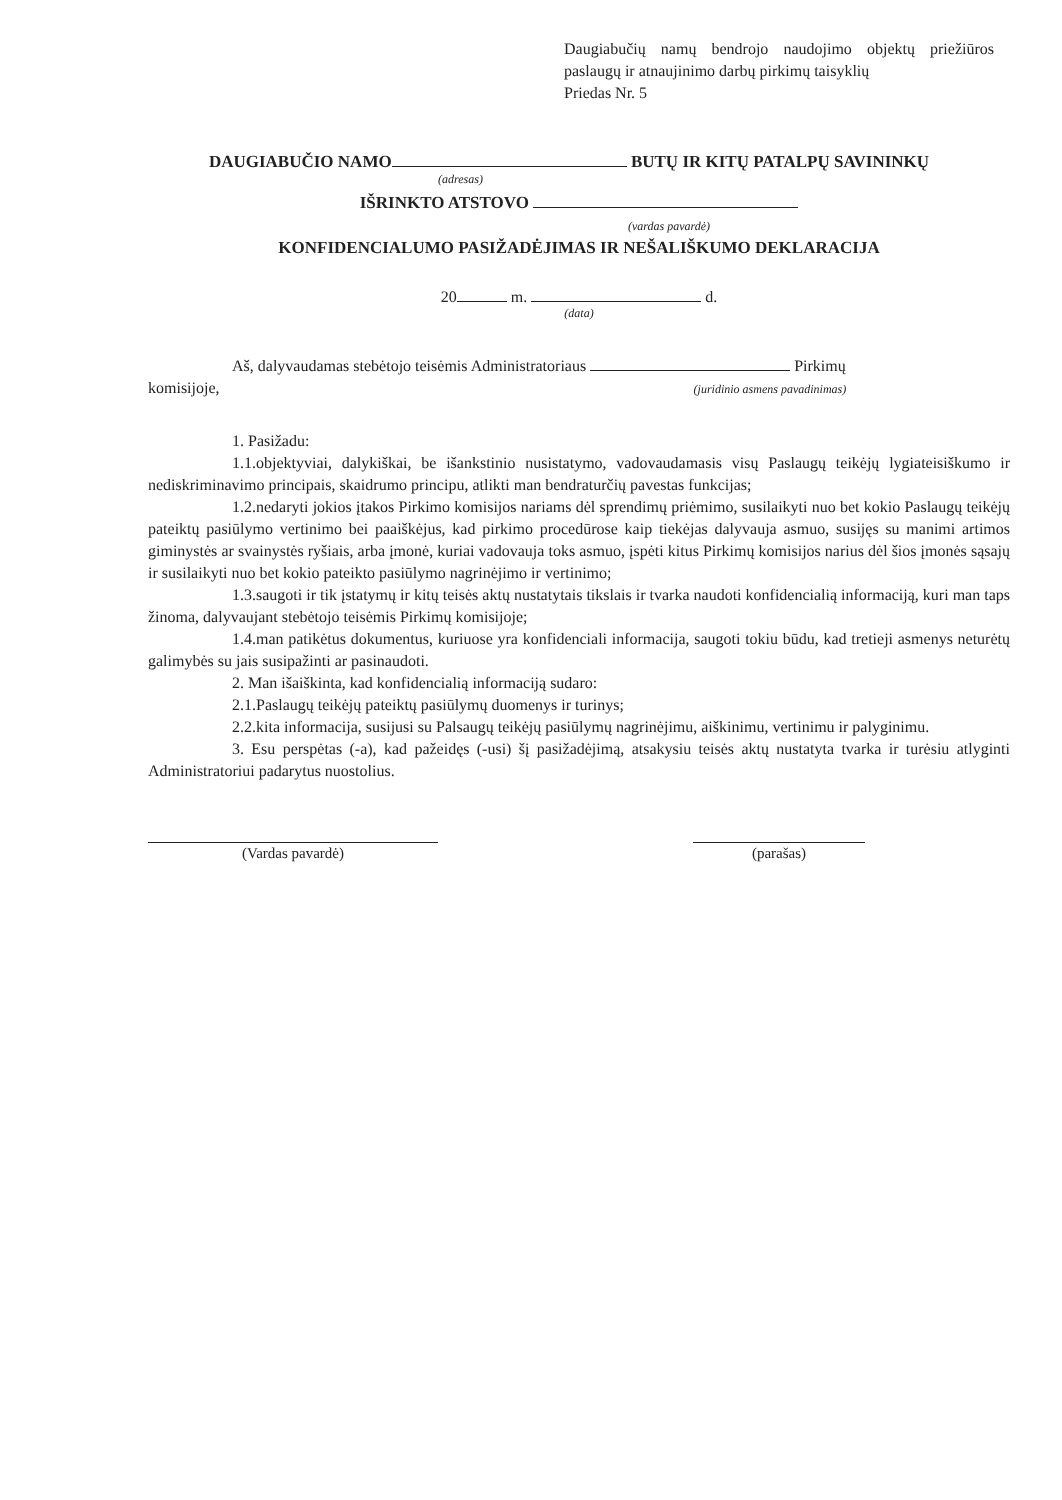Daugiabučių namų bendrojo naudojimo objektų priežiūros paslaugų ir atnaujinimo darbų pirkimų taisyklių
Priedas Nr. 5
DAUGIABUČIO NAMO BUTŲ IR KITŲ PATALPŲ SAVININKŲ
(adresas)
IŠRINKTO ATSTOVO
(vardas pavardė)
KONFIDENCIALUMO PASIŽADĖJIMAS IR NEŠALIŠKUMO DEKLARACIJA
20 m. d.
(data)
Aš, dalyvaudamas stebėtojo teisėmis Administratoriaus Pirkimų
komisijoje, (juridinio asmens pavadinimas)
1. Pasižadu:
1.1.objektyviai, dalykiškai, be išankstinio nusistatymo, vadovaudamasis visų Paslaugų teikėjų lygiateisiškumo ir nediskriminavimo principais, skaidrumo principu, atlikti man bendraturčių pavestas funkcijas;
1.2.nedaryti jokios įtakos Pirkimo komisijos nariams dėl sprendimų priėmimo, susilaikyti nuo bet kokio Paslaugų teikėjų pateiktų pasiūlymo vertinimo bei paaiškėjus, kad pirkimo procedūrose kaip tiekėjas dalyvauja asmuo, susijęs su manimi artimos giminystės ar svainystės ryšiais, arba įmonė, kuriai vadovauja toks asmuo, įspėti kitus Pirkimų komisijos narius dėl šios įmonės sąsajų ir susilaikyti nuo bet kokio pateikto pasiūlymo nagrinėjimo ir vertinimo;
1.3.saugoti ir tik įstatymų ir kitų teisės aktų nustatytais tikslais ir tvarka naudoti konfidencialią informaciją, kuri man taps žinoma, dalyvaujant stebėtojo teisėmis Pirkimų komisijoje;
1.4.man patikėtus dokumentus, kuriuose yra konfidenciali informacija, saugoti tokiu būdu, kad tretieji asmenys neturėtų galimybės su jais susipažinti ar pasinaudoti.
2. Man išaiškinta, kad konfidencialią informaciją sudaro:
2.1.Paslaugų teikėjų pateiktų pasiūlymų duomenys ir turinys;
2.2.kita informacija, susijusi su Palsaugų teikėjų pasiūlymų nagrinėjimu, aiškinimu, vertinimu ir palyginimu.
3. Esu perspėtas (-a), kad pažeidęs (-usi) šį pasižadėjimą, atsakysiu teisės aktų nustatyta tvarka ir turėsiu atlyginti Administratoriui padarytus nuostolius.
(Vardas pavardė) (parašas)